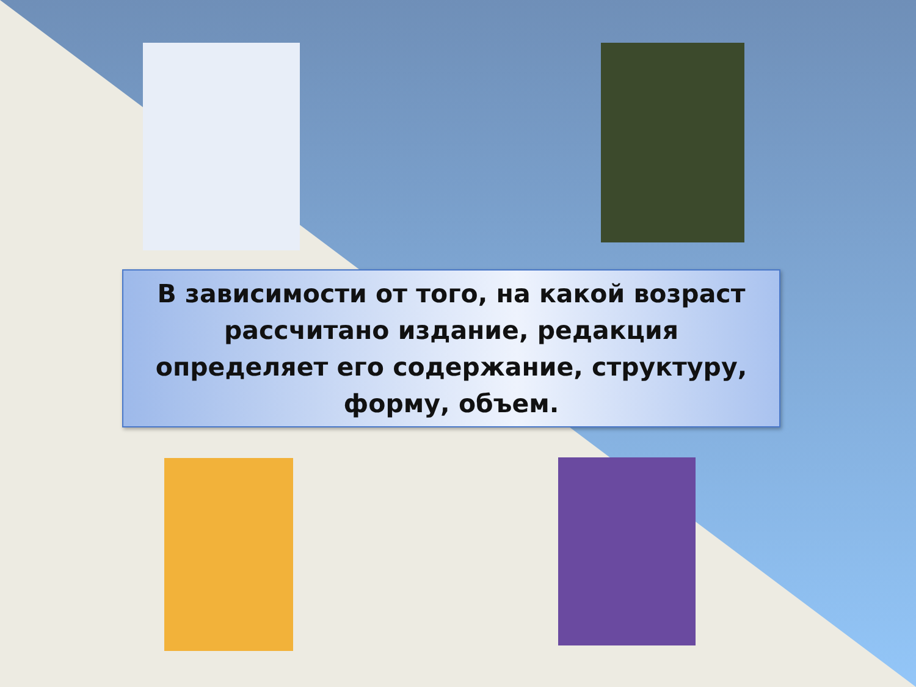В зависимости от того, на какой возраст
рассчитано издание, редакция
определяет его содержание, структуру,
форму, объем.